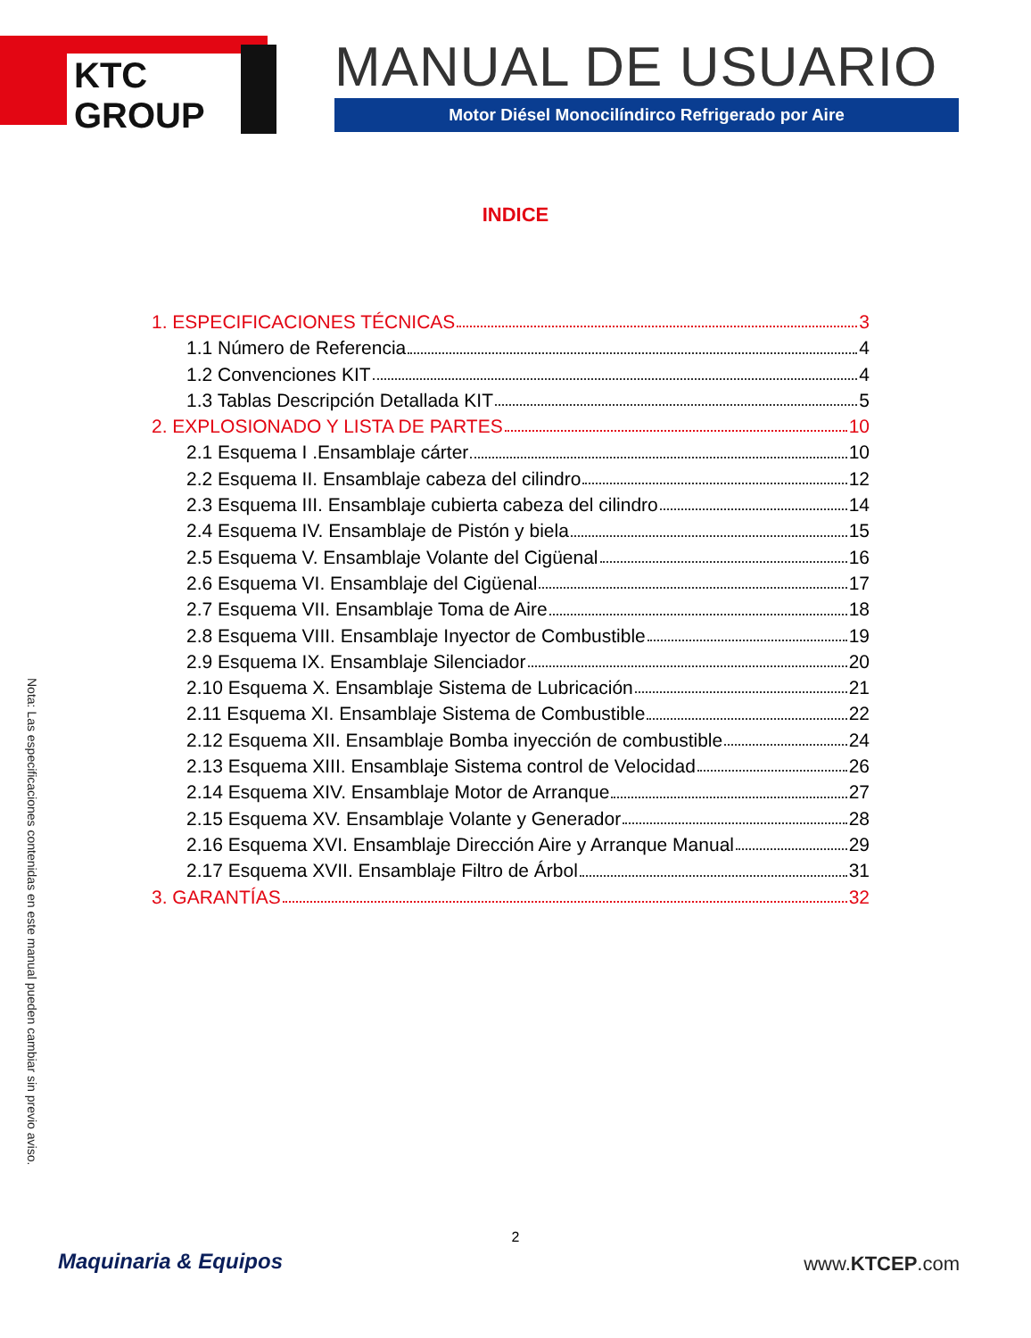KTC GROUP
MANUAL DE USUARIO
Motor Diésel Monocilíndirco Refrigerado por Aire
INDICE
1. ESPECIFICACIONES TÉCNICAS 3
1.1 Número de Referencia 4
1.2 Convenciones KIT 4
1.3 Tablas Descripción Detallada KIT 5
2. EXPLOSIONADO Y LISTA DE PARTES 10
2.1 Esquema I .Ensamblaje cárter 10
2.2 Esquema II. Ensamblaje cabeza del cilindro 12
2.3 Esquema III. Ensamblaje cubierta cabeza del cilindro 14
2.4 Esquema IV. Ensamblaje de Pistón y biela 15
2.5 Esquema V. Ensamblaje Volante del Cigüenal 16
2.6 Esquema VI. Ensamblaje del Cigüenal 17
2.7 Esquema VII. Ensamblaje Toma de Aire 18
2.8 Esquema VIII. Ensamblaje Inyector de Combustible 19
2.9 Esquema IX. Ensamblaje Silenciador 20
2.10 Esquema X. Ensamblaje Sistema de Lubricación 21
2.11 Esquema XI. Ensamblaje Sistema de Combustible 22
2.12 Esquema XII. Ensamblaje Bomba inyección de combustible 24
2.13 Esquema XIII. Ensamblaje Sistema control de Velocidad 26
2.14 Esquema XIV. Ensamblaje Motor de Arranque 27
2.15 Esquema XV. Ensamblaje Volante y Generador 28
2.16 Esquema XVI. Ensamblaje Dirección Aire y Arranque Manual 29
2.17 Esquema XVII. Ensamblaje Filtro de Árbol 31
3. GARANTÍAS 32
Nota: Las especificaciones contenidas en este manual pueden cambiar sin previo aviso.
2
Maquinaria & Equipos www.KTCEP.com